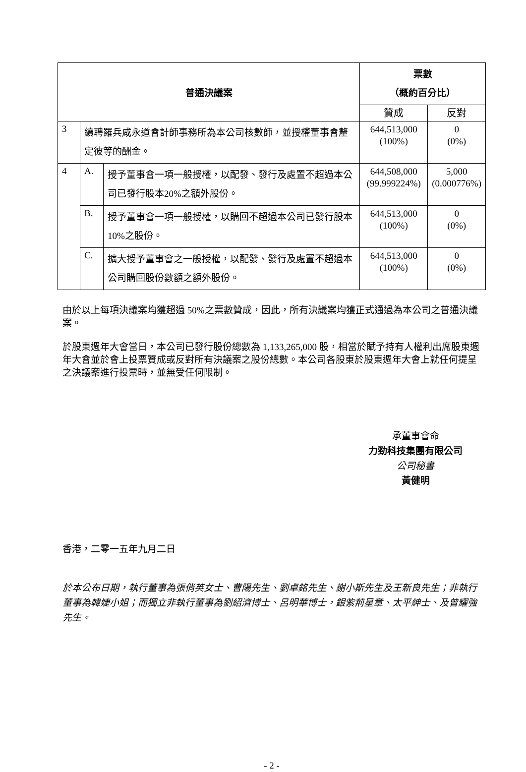| 普通決議案 | | | 票數 （概約百分比） | |
| --- | --- | --- | --- | --- |
| | | | 贊成 | 反對 |
| 3 | 續聘羅兵咸永道會計師事務所為本公司核數師，並授權董事會釐定彼等的酬金。 | | 644,513,000 (100%) | 0 (0%) |
| 4 | A. | 授予董事會一項一般授權，以配發、發行及處置不超過本公司已發行股本20%之額外股份。 | 644,508,000 (99.999224%) | 5,000 (0.000776%) |
| | B. | 授予董事會一項一般授權，以購回不超過本公司已發行股本 10%之股份。 | 644,513,000 (100%) | 0 (0%) |
| | C. | 擴大授予董事會之一般授權，以配發、發行及處置不超過本公司購回股份數額之額外股份。 | 644,513,000 (100%) | 0 (0%) |
由於以上每項決議案均獲超過 50%之票數贊成，因此，所有決議案均獲正式通過為本公司之普通決議案。
於股東週年大會當日，本公司已發行股份總數為 1,133,265,000 股，相當於賦予持有人權利出席股東週年大會並於會上投票贊成或反對所有決議案之股份總數。本公司各股東於股東週年大會上就任何提呈之決議案進行投票時，並無受任何限制。
承董事會命
力勁科技集團有限公司
公司秘書
黃健明
香港，二零一五年九月二日
於本公布日期，執行董事為張俏英女士、曹陽先生、劉卓銘先生、謝小斯先生及王新良先生；非執行董事為韓婕小姐；而獨立非執行董事為劉紹濟博士、呂明華博士，銀紫荊星章、太平紳士、及曾耀強先生。
- 2 -